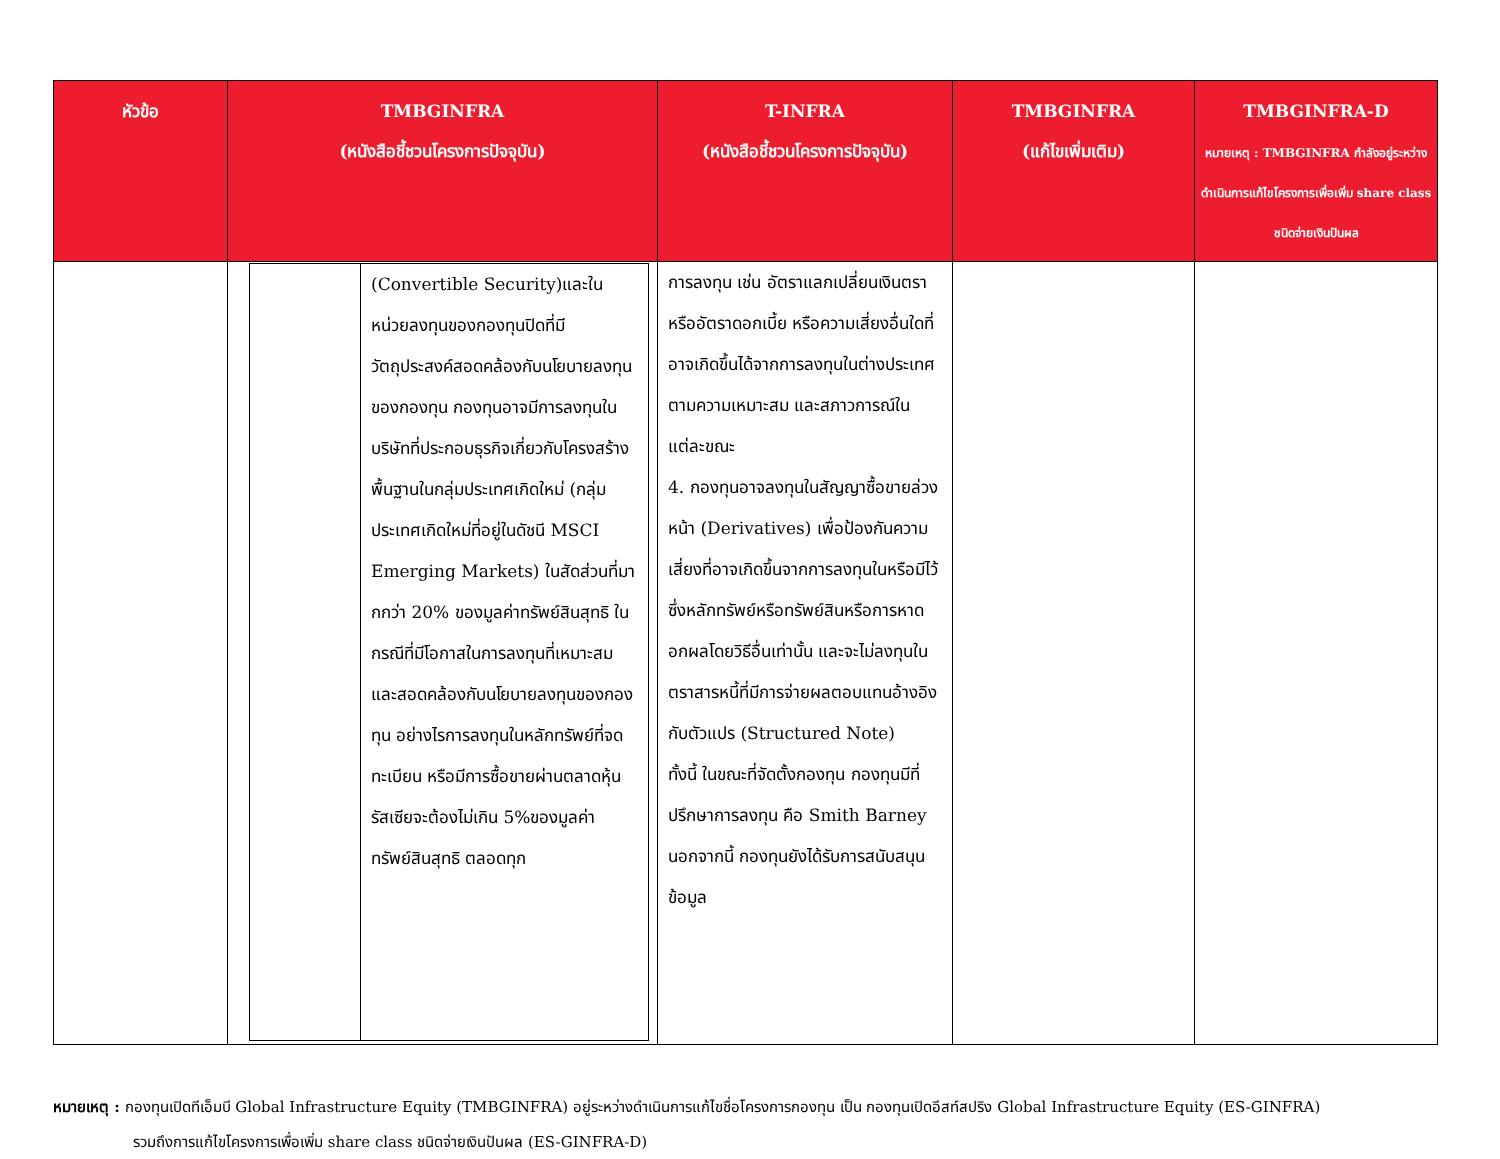| หัวข้อ | TMBGINFRA (หนังสือชี้ชวนโครงการปัจจุบัน) | T-INFRA (หนังสือชี้ชวนโครงการปัจจุบัน) | TMBGINFRA (แก้ไขเพิ่มเติม) | TMBGINFRA-D หมายเหตุ : TMBGINFRA กำลังอยู่ระหว่างดำเนินการแก้ไขโครงการเพื่อเพิ่ม share class ชนิดจ่ายเงินปันผล |
| --- | --- | --- | --- | --- |
| | / / (Convertible Security)และในหน่วยลงทุนของกองทุนปิดที่มีวัตถุประสงค์สอดคล้องกับนโยบายลงทุนของกองทุน กองทุนอาจมีการลงทุนในบริษัทที่ประกอบธุรกิจเกี่ยวกับโครงสร้างพื้นฐานในกลุ่มประเทศเกิดใหม่ (กลุ่มประเทศเกิดใหม่ที่อยู่ในดัชนี MSCI Emerging Markets) ในสัดส่วนที่มากกว่า 20% ของมูลค่าทรัพย์สินสุทธิ ในกรณีที่มีโอกาสในการลงทุนที่เหมาะสมและสอดคล้องกับนโยบายลงทุนของกองทุน อย่างไรการลงทุนในหลักทรัพย์ที่จดทะเบียน หรือมีการซื้อขายผ่านตลาดหุ้นรัสเซียจะต้องไม่เกิน 5%ของมูลค่าทรัพย์สินสุทธิ ตลอดทุก / | การลงทุน เช่น อัตราแลกเปลี่ยนเงินตรา หรืออัตราดอกเบี้ย หรือความเสี่ยงอื่นใดที่อาจเกิดขึ้นได้จากการลงทุนในต่างประเทศตามความเหมาะสม และสภาวการณ์ในแต่ละขณะ 4. กองทุนอาจลงทุนในสัญญาซื้อขายล่วงหน้า (Derivatives) เพื่อป้องกันความเสี่ยงที่อาจเกิดขึ้นจากการลงทุนในหรือมีไว้ซึ่งหลักทรัพย์หรือทรัพย์สินหรือการหาดอกผลโดยวิธีอื่นเท่านั้น และจะไม่ลงทุนในตราสารหนี้ที่มีการจ่ายผลตอบแทนอ้างอิงกับตัวแปร (Structured Note) ทั้งนี้ ในขณะที่จัดตั้งกองทุน กองทุนมีที่ปรึกษาการลงทุน คือ Smith Barney นอกจากนี้ กองทุนยังได้รับการสนับสนุนข้อมูล | | |
หมายเหตุ : กองทุนเปิดทีเอ็มบี Global Infrastructure Equity (TMBGINFRA) อยู่ระหว่างดำเนินการแก้ไขชื่อโครงการกองทุน เป็น กองทุนเปิดอีสท์สปริง Global Infrastructure Equity (ES-GINFRA)
รวมถึงการแก้ไขโครงการเพื่อเพิ่ม share class ชนิดจ่ายเงินปันผล (ES-GINFRA-D)